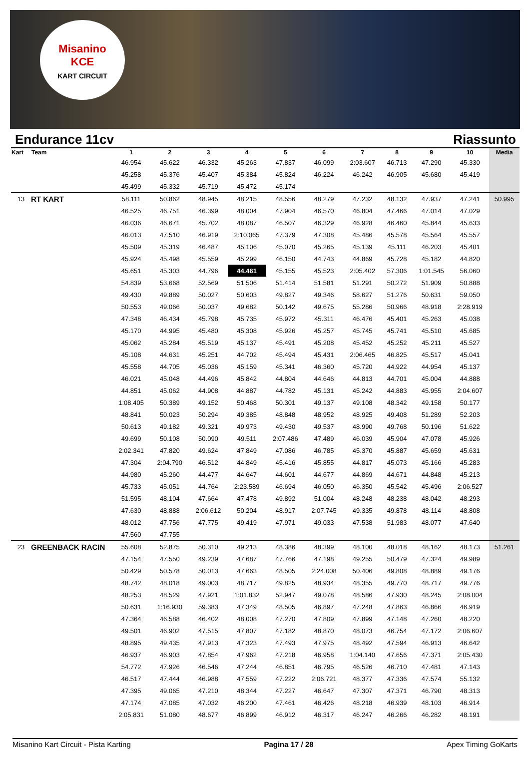Misanino
KCE
KART CIRCUIT
Endurance 11cv Riassunto
| Kart | Team | 1 | 2 | 3 | 4 | 5 | 6 | 7 | 8 | 9 | 10 | Media |
| --- | --- | --- | --- | --- | --- | --- | --- | --- | --- | --- | --- | --- |
| | | 46.954 | 45.622 | 46.332 | 45.263 | 47.837 | 46.099 | 2:03.607 | 46.713 | 47.290 | 45.330 | |
| | | 45.258 | 45.376 | 45.407 | 45.384 | 45.824 | 46.224 | 46.242 | 46.905 | 45.680 | 45.419 | |
| | | 45.499 | 45.332 | 45.719 | 45.472 | 45.174 | | | | | | |
| 13 | RT KART | 58.111 | 50.862 | 48.945 | 48.215 | 48.556 | 48.279 | 47.232 | 48.132 | 47.937 | 47.241 | 50.995 |
| | | 46.525 | 46.751 | 46.399 | 48.004 | 47.904 | 46.570 | 46.804 | 47.466 | 47.014 | 47.029 | |
| | | 46.036 | 46.671 | 45.702 | 48.087 | 46.507 | 46.329 | 46.928 | 46.460 | 45.844 | 45.633 | |
| | | 46.013 | 47.510 | 46.919 | 2:10.065 | 47.379 | 47.308 | 45.486 | 45.578 | 45.564 | 45.557 | |
| | | 45.509 | 45.319 | 46.487 | 45.106 | 45.070 | 45.265 | 45.139 | 45.111 | 46.203 | 45.401 | |
| | | 45.924 | 45.498 | 45.559 | 45.299 | 46.150 | 44.743 | 44.869 | 45.728 | 45.182 | 44.820 | |
| | | 45.651 | 45.303 | 44.796 | 44.461 | 45.155 | 45.523 | 2:05.402 | 57.306 | 1:01.545 | 56.060 | |
| | | 54.839 | 53.668 | 52.569 | 51.506 | 51.414 | 51.581 | 51.291 | 50.272 | 51.909 | 50.888 | |
| | | 49.430 | 49.889 | 50.027 | 50.603 | 49.827 | 49.346 | 58.627 | 51.276 | 50.631 | 59.050 | |
| | | 50.553 | 49.066 | 50.037 | 49.682 | 50.142 | 49.675 | 55.286 | 50.966 | 48.918 | 2:28.919 | |
| | | 47.348 | 46.434 | 45.798 | 45.735 | 45.972 | 45.311 | 46.476 | 45.401 | 45.263 | 45.038 | |
| | | 45.170 | 44.995 | 45.480 | 45.308 | 45.926 | 45.257 | 45.745 | 45.741 | 45.510 | 45.685 | |
| | | 45.062 | 45.284 | 45.519 | 45.137 | 45.491 | 45.208 | 45.452 | 45.252 | 45.211 | 45.527 | |
| | | 45.108 | 44.631 | 45.251 | 44.702 | 45.494 | 45.431 | 2:06.465 | 46.825 | 45.517 | 45.041 | |
| | | 45.558 | 44.705 | 45.036 | 45.159 | 45.341 | 46.360 | 45.720 | 44.922 | 44.954 | 45.137 | |
| | | 46.021 | 45.048 | 44.496 | 45.842 | 44.804 | 44.646 | 44.813 | 44.701 | 45.004 | 44.888 | |
| | | 44.851 | 45.062 | 44.908 | 44.887 | 44.782 | 45.131 | 45.242 | 44.883 | 45.955 | 2:04.607 | |
| | | 1:08.405 | 50.389 | 49.152 | 50.468 | 50.301 | 49.137 | 49.108 | 48.342 | 49.158 | 50.177 | |
| | | 48.841 | 50.023 | 50.294 | 49.385 | 48.848 | 48.952 | 48.925 | 49.408 | 51.289 | 52.203 | |
| | | 50.613 | 49.182 | 49.321 | 49.973 | 49.430 | 49.537 | 48.990 | 49.768 | 50.196 | 51.622 | |
| | | 49.699 | 50.108 | 50.090 | 49.511 | 2:07.486 | 47.489 | 46.039 | 45.904 | 47.078 | 45.926 | |
| | | 2:02.341 | 47.820 | 49.624 | 47.849 | 47.086 | 46.785 | 45.370 | 45.887 | 45.659 | 45.631 | |
| | | 47.304 | 2:04.790 | 46.512 | 44.849 | 45.416 | 45.855 | 44.817 | 45.073 | 45.166 | 45.283 | |
| | | 44.980 | 45.260 | 44.477 | 44.647 | 44.601 | 44.677 | 44.869 | 44.671 | 44.848 | 45.213 | |
| | | 45.733 | 45.051 | 44.764 | 2:23.589 | 46.694 | 46.050 | 46.350 | 45.542 | 45.496 | 2:06.527 | |
| | | 51.595 | 48.104 | 47.664 | 47.478 | 49.892 | 51.004 | 48.248 | 48.238 | 48.042 | 48.293 | |
| | | 47.630 | 48.888 | 2:06.612 | 50.204 | 48.917 | 2:07.745 | 49.335 | 49.878 | 48.114 | 48.808 | |
| | | 48.012 | 47.756 | 47.775 | 49.419 | 47.971 | 49.033 | 47.538 | 51.983 | 48.077 | 47.640 | |
| | | 47.560 | 47.755 | | | | | | | | | |
| 23 | GREENBACK RACIN | 55.608 | 52.875 | 50.310 | 49.213 | 48.386 | 48.399 | 48.100 | 48.018 | 48.162 | 48.173 | 51.261 |
| | | 47.154 | 47.550 | 49.239 | 47.687 | 47.766 | 47.198 | 49.255 | 50.479 | 47.324 | 49.989 | |
| | | 50.429 | 50.578 | 50.013 | 47.663 | 48.505 | 2:24.008 | 50.406 | 49.808 | 48.889 | 49.176 | |
| | | 48.742 | 48.018 | 49.003 | 48.717 | 49.825 | 48.934 | 48.355 | 49.770 | 48.717 | 49.776 | |
| | | 48.253 | 48.529 | 47.921 | 1:01.832 | 52.947 | 49.078 | 48.586 | 47.930 | 48.245 | 2:08.004 | |
| | | 50.631 | 1:16.930 | 59.383 | 47.349 | 48.505 | 46.897 | 47.248 | 47.863 | 46.866 | 46.919 | |
| | | 47.364 | 46.588 | 46.402 | 48.008 | 47.270 | 47.809 | 47.899 | 47.148 | 47.260 | 48.220 | |
| | | 49.501 | 46.902 | 47.515 | 47.807 | 47.182 | 48.870 | 48.073 | 46.754 | 47.172 | 2:06.607 | |
| | | 48.895 | 49.435 | 47.913 | 47.323 | 47.493 | 47.975 | 48.492 | 47.594 | 46.913 | 46.642 | |
| | | 46.937 | 46.903 | 47.854 | 47.962 | 47.218 | 46.958 | 1:04.140 | 47.656 | 47.371 | 2:05.430 | |
| | | 54.772 | 47.926 | 46.546 | 47.244 | 46.851 | 46.795 | 46.526 | 46.710 | 47.481 | 47.143 | |
| | | 46.517 | 47.444 | 46.988 | 47.559 | 47.222 | 2:06.721 | 48.377 | 47.336 | 47.574 | 55.132 | |
| | | 47.395 | 49.065 | 47.210 | 48.344 | 47.227 | 46.647 | 47.307 | 47.371 | 46.790 | 48.313 | |
| | | 47.174 | 47.085 | 47.032 | 46.200 | 47.461 | 46.426 | 48.218 | 46.939 | 48.103 | 46.914 | |
| | | 2:05.831 | 51.080 | 48.677 | 46.899 | 46.912 | 46.317 | 46.247 | 46.266 | 46.282 | 48.191 | |
Misanino Kart Circuit - Pista Karting Pagina 17 / 28 Apex Timing GoKarts